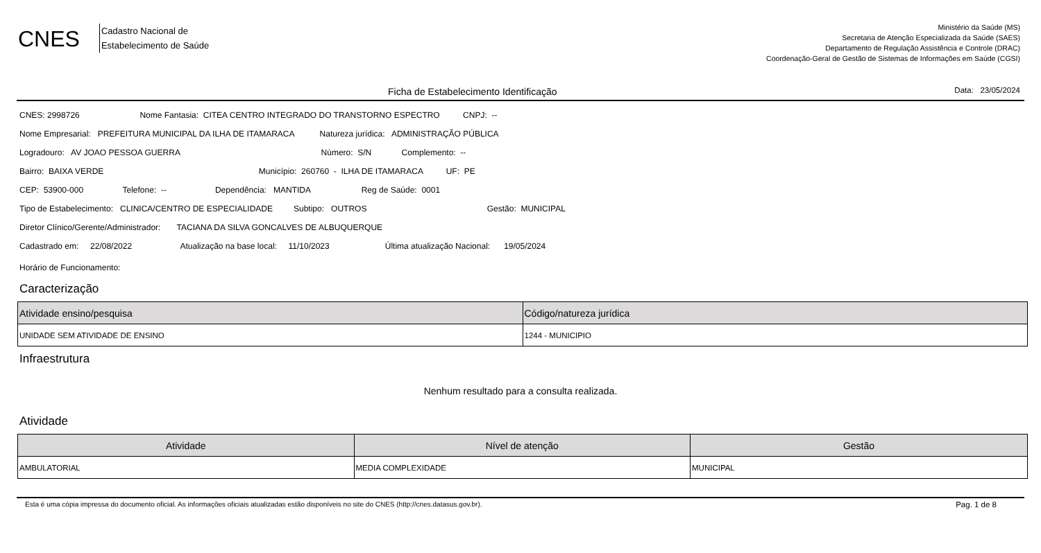CNES
Cadastro Nacional de
Estabelecimento de Saúde
Ministério da Saúde (MS)
Secretaria de Atenção Especializada da Saúde (SAES)
Departamento de Regulação Assistência e Controle (DRAC)
Coordenação-Geral de Gestão de Sistemas de Informações em Saúde (CGSI)
Ficha de Estabelecimento Identificação Data: 23/05/2024
CNES: 2998726 Nome Fantasia: CITEA CENTRO INTEGRADO DO TRANSTORNO ESPECTRO CNPJ: --
Nome Empresarial: PREFEITURA MUNICIPAL DA ILHA DE ITAMARACA Natureza jurídica: ADMINISTRAÇÃO PÚBLICA
Logradouro: AV JOAO PESSOA GUERRA Número: S/N Complemento: --
Bairro: BAIXA VERDE Município: 260760 - ILHA DE ITAMARACA UF: PE
CEP: 53900-000 Telefone: -- Dependência: MANTIDA Reg de Saúde: 0001
Tipo de Estabelecimento: CLINICA/CENTRO DE ESPECIALIDADE Subtipo: OUTROS Gestão: MUNICIPAL
Diretor Clínico/Gerente/Administrador: TACIANA DA SILVA GONCALVES DE ALBUQUERQUE
Cadastrado em: 22/08/2022 Atualização na base local: 11/10/2023 Última atualização Nacional: 19/05/2024
Horário de Funcionamento:
Caracterização
| Atividade ensino/pesquisa | Código/natureza jurídica |
| --- | --- |
| UNIDADE SEM ATIVIDADE DE ENSINO | 1244 - MUNICIPIO |
Infraestrutura
Nenhum resultado para a consulta realizada.
Atividade
| Atividade | Nível de atenção | Gestão |
| --- | --- | --- |
| AMBULATORIAL | MEDIA COMPLEXIDADE | MUNICIPAL |
Esta é uma cópia impressa do documento oficial. As informações oficiais atualizadas estão disponíveis no site do CNES (http://cnes.datasus.gov.br). Pag. 1 de 8